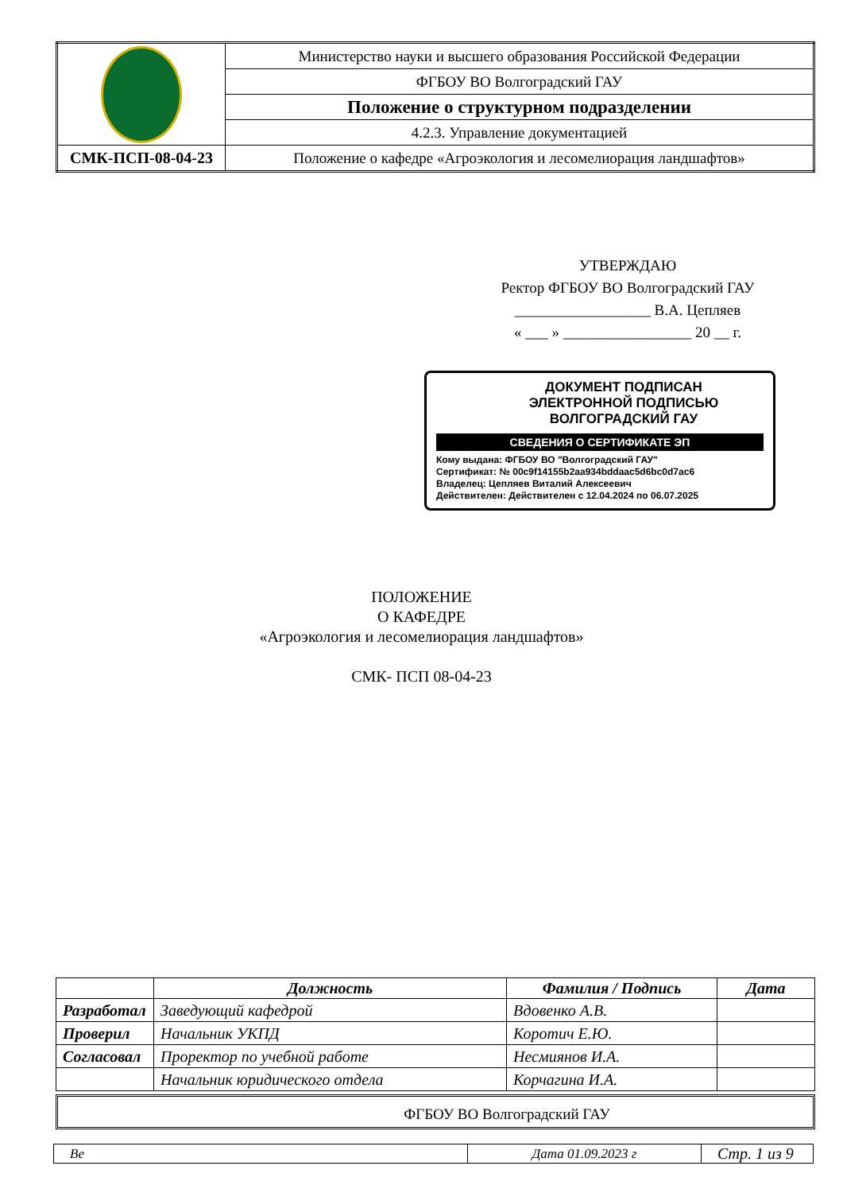| | Министерство науки и высшего образования Российской Федерации |
| | ФГБОУ ВО Волгоградский ГАУ |
| | Положение о структурном подразделении |
| | 4.2.3. Управление документацией |
| СМК-ПСП-08-04-23 | Положение о кафедре «Агроэкология и лесомелиорация ландшафтов» |
УТВЕРЖДАЮ
Ректор ФГБОУ ВО Волгоградский ГАУ
__________________ В.А. Цепляев
« ___ » _________________ 20 __ г.
ДОКУМЕНТ ПОДПИСАН
ЭЛЕКТРОННОЙ ПОДПИСЬЮ
ВОЛГОГРАДСКИЙ ГАУ
СВЕДЕНИЯ О СЕРТИФИКАТЕ ЭП
Кому выдана: ФГБОУ ВО "Волгоградский ГАУ"
Сертификат: № 00c9f14155b2aa934bddaac5d6bc0d7ac6
Владелец: Цепляев Виталий Алексеевич
Действителен: Действителен с 12.04.2024 по 06.07.2025
ПОЛОЖЕНИЕ
О КАФЕДРЕ
«Агроэкология и лесомелиорация ландшафтов»
СМК- ПСП 08-04-23
| | Должность | Фамилия / Подпись | Дата |
| --- | --- | --- | --- |
| Разработал | Заведующий кафедрой | Вдовенко А.В. | |
| Проверил | Начальник УКПД | Коротич Е.Ю. | |
| Согласовал | Проректор по учебной работе | Несмиянов И.А. | |
| | Начальник юридического отдела | Корчагина И.А. | |
ФГБОУ ВО Волгоградский ГАУ
| Ве | Дата 01.09.2023 г | Стр. 1 из 9 |